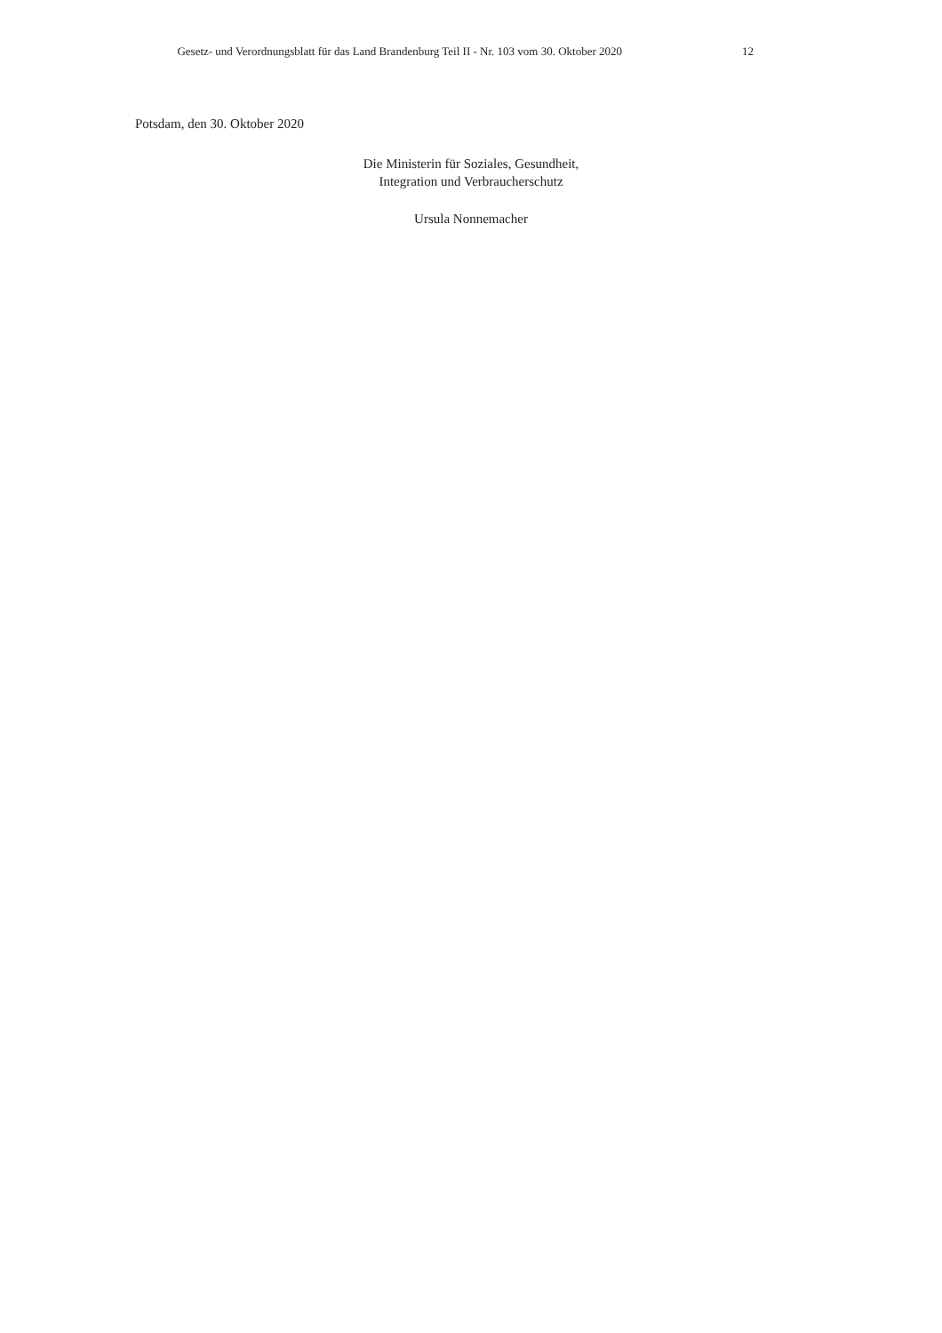Gesetz- und Verordnungsblatt für das Land Brandenburg Teil II - Nr. 103 vom 30. Oktober 2020 12
Potsdam, den 30. Oktober 2020
Die Ministerin für Soziales, Gesundheit,
Integration und Verbraucherschutz
Ursula Nonnemacher